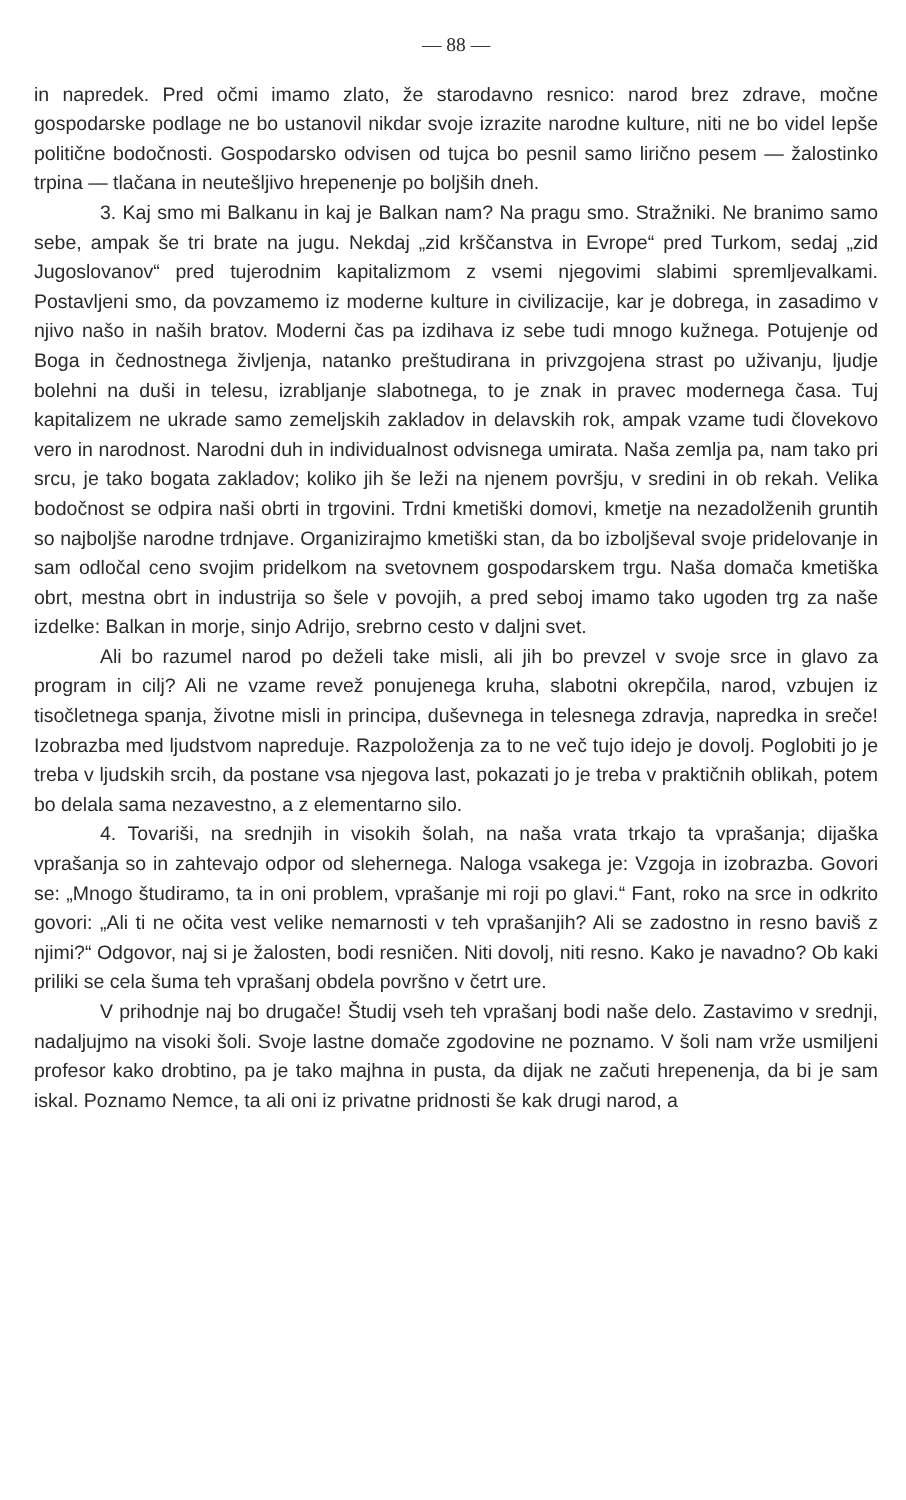— 88 —
in napredek. Pred očmi imamo zlato, že starodavno resnico: narod brez zdrave, močne gospodarske podlage ne bo ustanovil nikdar svoje izrazite narodne kulture, niti ne bo videl lepše politične bodočnosti. Gospodarsko odvisen od tujca bo pesnil samo lirično pesem — žalostinko trpina — tlačana in neutešljivo hrepenenje po boljših dneh.
3. Kaj smo mi Balkanu in kaj je Balkan nam? Na pragu smo. Stražniki. Ne branimo samo sebe, ampak še tri brate na jugu. Nekdaj „zid krščanstva in Evrope“ pred Turkom, sedaj „zid Jugoslovanov“ pred tujerodnim kapitalizmom z vsemi njegovimi slabimi spremljevalkami. Postavljeni smo, da povzamemo iz moderne kulture in civilizacije, kar je dobrega, in zasadimo v njivo našo in naših bratov. Moderni čas pa izdihava iz sebe tudi mnogo kužnega. Potujenje od Boga in čednostnega življenja, natanko preštudirana in privzgojena strast po uživanju, ljudje bolehni na duši in telesu, izrabljanje slabotnega, to je znak in pravec modernega časa. Tuj kapitalizem ne ukrade samo zemeljskih zakladov in delavskih rok, ampak vzame tudi človekovo vero in narodnost. Narodni duh in individualnost odvisnega umirata. Naša zemlja pa, nam tako pri srcu, je tako bogata zakladov; koliko jih še leži na njenem površju, v sredini in ob rekah. Velika bodočnost se odpira naši obrti in trgovini. Trdni kmetiški domovi, kmetje na nezadolženih gruntih so najboljše narodne trdnjave. Organizirajmo kmetiški stan, da bo izboljševal svoje pridelovanje in sam odločal ceno svojim pridelkom na svetovnem gospodarskem trgu. Naša domača kmetiška obrt, mestna obrt in industrija so šele v povojih, a pred seboj imamo tako ugoden trg za naše izdelke: Balkan in morje, sinjo Adrijo, srebrno cesto v daljni svet.
Ali bo razumel narod po deželi take misli, ali jih bo prevzel v svoje srce in glavo za program in cilj? Ali ne vzame revež ponujenega kruha, slabotni okrepčila, narod, vzbujen iz tisočletnega spanja, životne misli in principa, duševnega in telesnega zdravja, napredka in sreče! Izobrazba med ljudstvom napreduje. Razpoloženja za to ne več tujo idejo je dovolj. Poglobiti jo je treba v ljudskih srcih, da postane vsa njegova last, pokazati jo je treba v praktičnih oblikah, potem bo delala sama nezavestno, a z elementarno silo.
4. Tovariši, na srednjih in visokih šolah, na naša vrata trkajo ta vprašanja; dijaška vprašanja so in zahtevajo odpor od slehernega. Naloga vsakega je: Vzgoja in izobrazba. Govori se: „Mnogo študiramo, ta in oni problem, vprašanje mi roji po glavi.“ Fant, roko na srce in odkrito govori: „Ali ti ne očita vest velike nemarnosti v teh vprašanjih? Ali se zadostno in resno baviš z njimi?“ Odgovor, naj si je žalosten, bodi resničen. Niti dovolj, niti resno. Kako je navadno? Ob kaki priliki se cela šuma teh vprašanj obdela površno v četrt ure.
V prihodnje naj bo drugače! Študij vseh teh vprašanj bodi naše delo. Zastavimo v srednji, nadaljujmo na visoki šoli. Svoje lastne domače zgodovine ne poznamo. V šoli nam vrže usmiljeni profesor kako drobtino, pa je tako majhna in pusta, da dijak ne začuti hrepenenja, da bi je sam iskal. Poznamo Nemce, ta ali oni iz privatne pridnosti še kak drugi narod, a